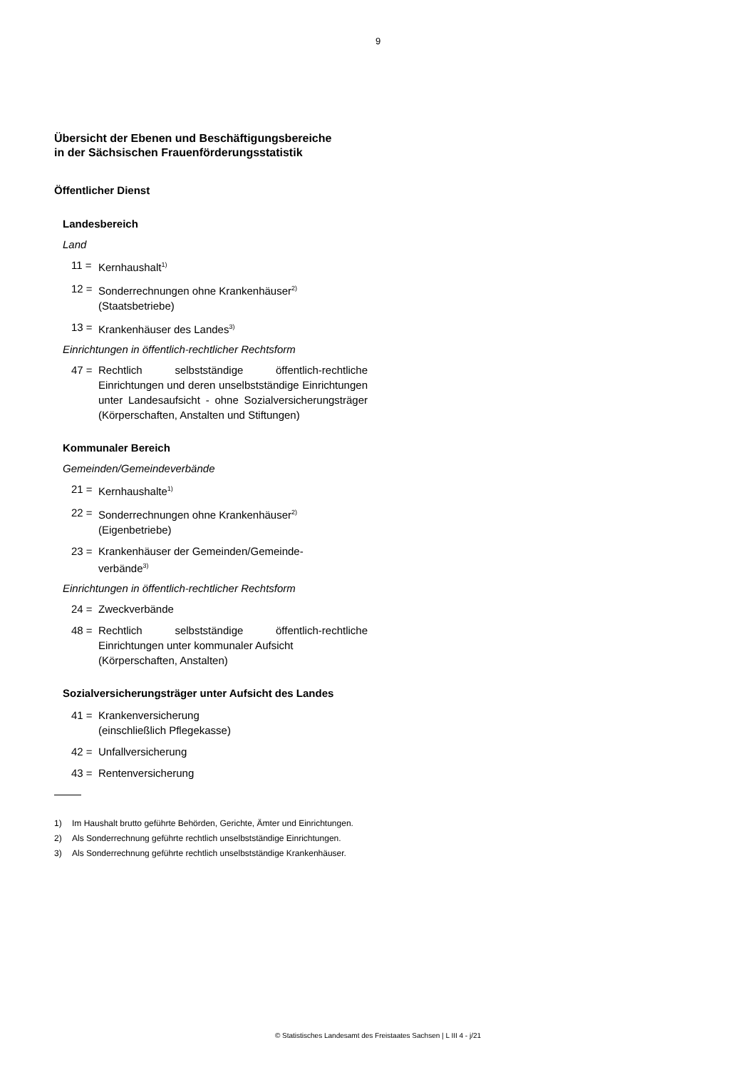9
Übersicht der Ebenen und Beschäftigungsbereiche
in der Sächsischen Frauenförderungsstatistik
Öffentlicher Dienst
Landesbereich
Land
11 = Kernhaushalt<sup>1)</sup>
12 = Sonderrechnungen ohne Krankenhäuser<sup>2)</sup>
(Staatsbetriebe)
13 = Krankenhäuser des Landes<sup>3)</sup>
Einrichtungen in öffentlich-rechtlicher Rechtsform
47 = Rechtlich selbstständige öffentlich-rechtliche Einrichtungen und deren unselbstständige Einrichtungen unter Landesaufsicht - ohne Sozialversicherungsträger (Körperschaften, Anstalten und Stiftungen)
Kommunaler Bereich
Gemeinden/Gemeindeverbände
21 = Kernhaushalte<sup>1)</sup>
22 = Sonderrechnungen ohne Krankenhäuser<sup>2)</sup>
(Eigenbetriebe)
23 = Krankenhäuser der Gemeinden/Gemeinde-
verbände<sup>3)</sup>
Einrichtungen in öffentlich-rechtlicher Rechtsform
24 = Zweckverbände
48 = Rechtlich selbstständige öffentlich-rechtliche Einrichtungen unter kommunaler Aufsicht
(Körperschaften, Anstalten)
Sozialversicherungsträger unter Aufsicht des Landes
41 = Krankenversicherung
(einschließlich Pflegekasse)
42 = Unfallversicherung
43 = Rentenversicherung
1) Im Haushalt brutto geführte Behörden, Gerichte, Ämter und Einrichtungen.
2) Als Sonderrechnung geführte rechtlich unselbstständige Einrichtungen.
3) Als Sonderrechnung geführte rechtlich unselbstständige Krankenhäuser.
© Statistisches Landesamt des Freistaates Sachsen | L III 4 - j/21